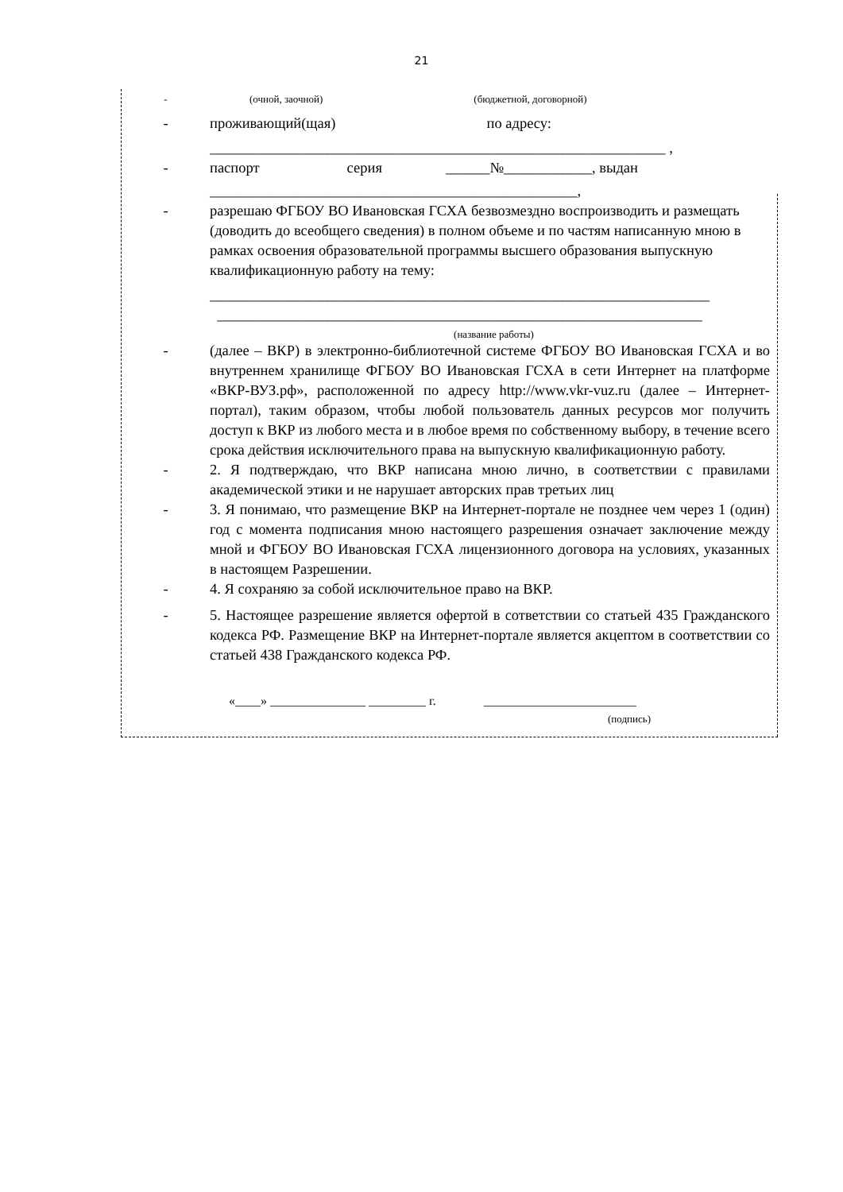21
- (очной, заочной) (бюджетной, договорной)
- проживающий(щая) по адресу:
______________________________________________________________ ,
- паспорт серия ______№____________, выдан
__________________________________________________,
- разрешаю ФГБОУ ВО Ивановская ГСХА безвозмездно воспроизводить и размещать (доводить до всеобщего сведения) в полном объеме и по частям написанную мною в рамках освоения образовательной программы высшего образования выпускную квалификационную работу на тему:
____________________________________________________________________
__________________________________________________________________
(название работы)
- (далее – ВКР) в электронно-библиотечной системе ФГБОУ ВО Ивановская ГСХА и во внутреннем хранилище ФГБОУ ВО Ивановская ГСХА в сети Интернет на платформе «ВКР-ВУЗ.рф», расположенной по адресу http://www.vkr-vuz.ru (далее – Интернет- портал), таким образом, чтобы любой пользователь данных ресурсов мог получить доступ к ВКР из любого места и в любое время по собственному выбору, в течение всего срока действия исключительного права на выпускную квалификационную работу.
- 2. Я подтверждаю, что ВКР написана мною лично, в соответствии с правилами академической этики и не нарушает авторских прав третьих лиц
- 3. Я понимаю, что размещение ВКР на Интернет-портале не позднее чем через 1 (один) год с момента подписания мною настоящего разрешения означает заключение между мной и ФГБОУ ВО Ивановская ГСХА лицензионного договора на условиях, указанных в настоящем Разрешении.
- 4. Я сохраняю за собой исключительное право на ВКР.
- 5. Настоящее разрешение является офертой в сответствии со статьей 435 Гражданского кодекса РФ. Размещение ВКР на Интернет-портале является акцептом в соответствии со статьей 438 Гражданского кодекса РФ.
«____» _______________ _________ г. ________________________
(подпись)